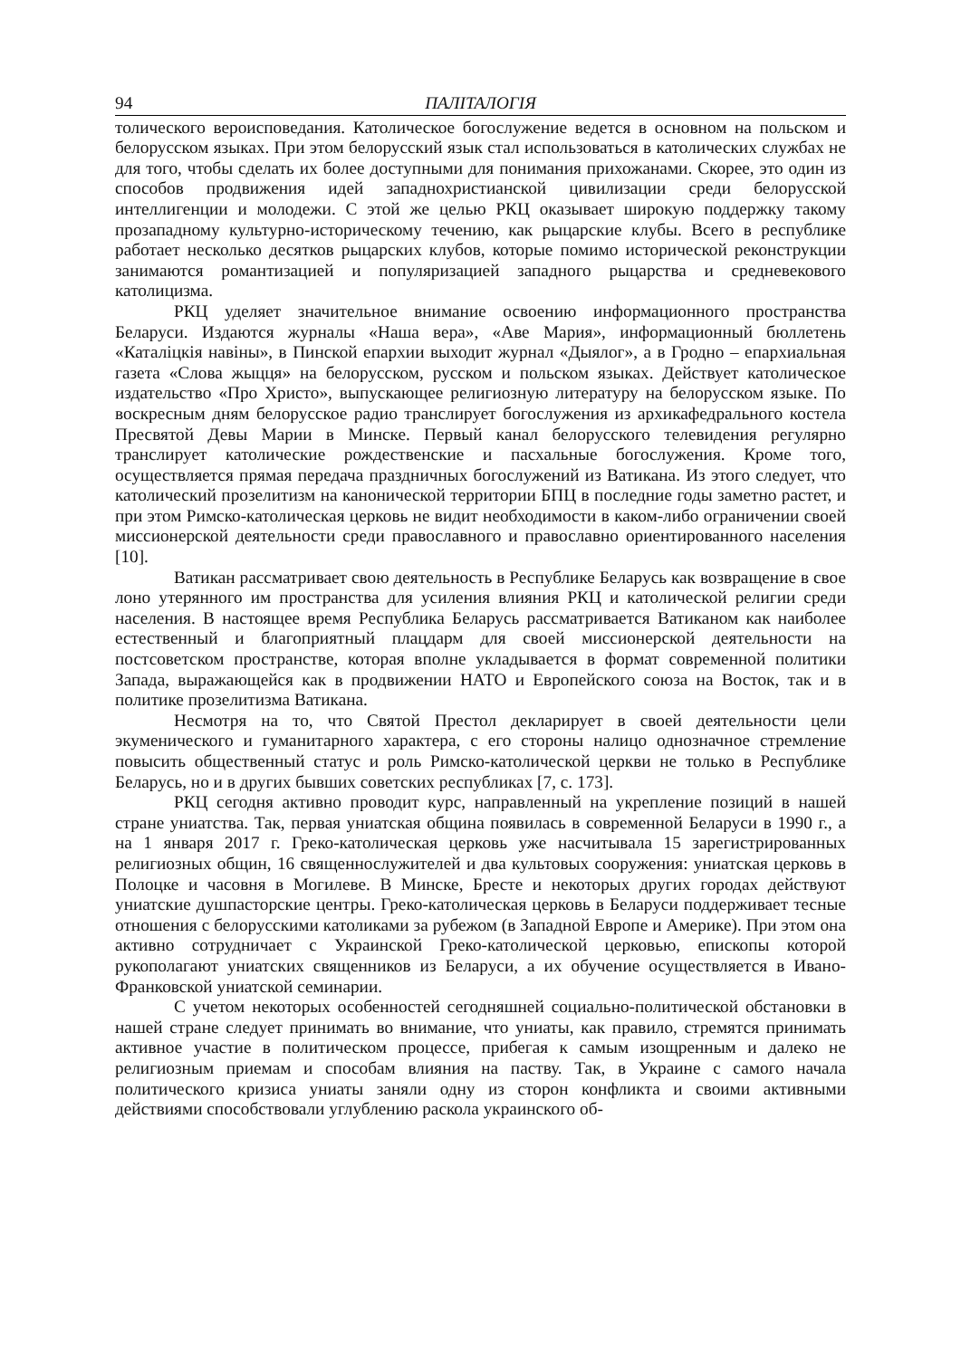94 ПАЛІТАЛОГІЯ
толического вероисповедания. Католическое богослужение ведется в основном на польском и белорусском языках. При этом белорусский язык стал использоваться в католических службах не для того, чтобы сделать их более доступными для понимания прихожанами. Скорее, это один из способов продвижения идей западнохристианской цивилизации среди белорусской интеллигенции и молодежи. С этой же целью РКЦ оказывает широкую поддержку такому прозападному культурно-историческому течению, как рыцарские клубы. Всего в республике работает несколько десятков рыцарских клубов, которые помимо исторической реконструкции занимаются романтизацией и популяризацией западного рыцарства и средневекового католицизма.
РКЦ уделяет значительное внимание освоению информационного пространства Беларуси. Издаются журналы «Наша вера», «Аве Мария», информационный бюллетень «Каталіцкія навіны», в Пинской епархии выходит журнал «Дыялог», а в Гродно – епархиальная газета «Слова жыцця» на белорусском, русском и польском языках. Действует католическое издательство «Про Христо», выпускающее религиозную литературу на белорусском языке. По воскресным дням белорусское радио транслирует богослужения из архикафедрального костела Пресвятой Девы Марии в Минске. Первый канал белорусского телевидения регулярно транслирует католические рождественские и пасхальные богослужения. Кроме того, осуществляется прямая передача праздничных богослужений из Ватикана. Из этого следует, что католический прозелитизм на канонической территории БПЦ в последние годы заметно растет, и при этом Римско-католическая церковь не видит необходимости в каком-либо ограничении своей миссионерской деятельности среди православного и православно ориентированного населения [10].
Ватикан рассматривает свою деятельность в Республике Беларусь как возвращение в свое лоно утерянного им пространства для усиления влияния РКЦ и католической религии среди населения. В настоящее время Республика Беларусь рассматривается Ватиканом как наиболее естественный и благоприятный плацдарм для своей миссионерской деятельности на постсоветском пространстве, которая вполне укладывается в формат современной политики Запада, выражающейся как в продвижении НАТО и Европейского союза на Восток, так и в политике прозелитизма Ватикана.
Несмотря на то, что Святой Престол декларирует в своей деятельности цели экуменического и гуманитарного характера, с его стороны налицо однозначное стремление повысить общественный статус и роль Римско-католической церкви не только в Республике Беларусь, но и в других бывших советских республиках [7, с. 173].
РКЦ сегодня активно проводит курс, направленный на укрепление позиций в нашей стране униатства. Так, первая униатская община появилась в современной Беларуси в 1990 г., а на 1 января 2017 г. Греко-католическая церковь уже насчитывала 15 зарегистрированных религиозных общин, 16 священнослужителей и два культовых сооружения: униатская церковь в Полоцке и часовня в Могилеве. В Минске, Бресте и некоторых других городах действуют униатские душпасторские центры. Греко-католическая церковь в Беларуси поддерживает тесные отношения с белорусскими католиками за рубежом (в Западной Европе и Америке). При этом она активно сотрудничает с Украинской Греко-католической церковью, епископы которой рукополагают униатских священников из Беларуси, а их обучение осуществляется в Ивано-Франковской униатской семинарии.
С учетом некоторых особенностей сегодняшней социально-политической обстановки в нашей стране следует принимать во внимание, что униаты, как правило, стремятся принимать активное участие в политическом процессе, прибегая к самым изощренным и далеко не религиозным приемам и способам влияния на паству. Так, в Украине с самого начала политического кризиса униаты заняли одну из сторон конфликта и своими активными действиями способствовали углублению раскола украинского об-